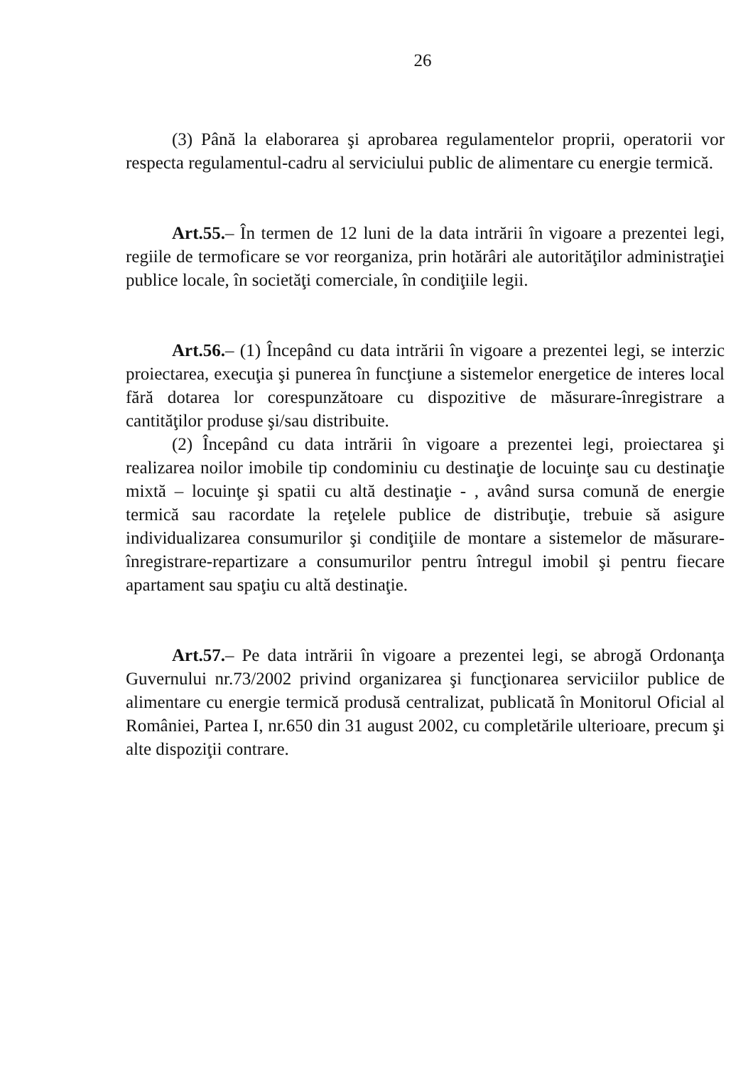26
(3) Până la elaborarea şi aprobarea regulamentelor proprii, operatorii vor respecta regulamentul-cadru al serviciului public de alimentare cu energie termică.
Art.55.– În termen de 12 luni de la data intrării în vigoare a prezentei legi, regiile de termoficare se vor reorganiza, prin hotărâri ale autorităţilor administraţiei publice locale, în societăţi comerciale, în condiţiile legii.
Art.56.– (1) Începând cu data intrării în vigoare a prezentei legi, se interzic proiectarea, execuţia şi punerea în funcţiune a sistemelor energetice de interes local fără dotarea lor corespunzătoare cu dispozitive de măsurare-înregistrare a cantităţilor produse şi/sau distribuite.
(2) Începând cu data intrării în vigoare a prezentei legi, proiectarea şi realizarea noilor imobile tip condominiu cu destinaţie de locuinţe sau cu destinaţie mixtă – locuinţe şi spatii cu altă destinaţie - , având sursa comună de energie termică sau racordate la reţelele publice de distribuţie, trebuie să asigure individualizarea consumurilor şi condiţiile de montare a sistemelor de măsurare-înregistrare-repartizare a consumurilor pentru întregul imobil şi pentru fiecare apartament sau spaţiu cu altă destinaţie.
Art.57.– Pe data intrării în vigoare a prezentei legi, se abrogă Ordonanţa Guvernului nr.73/2002 privind organizarea şi funcţionarea serviciilor publice de alimentare cu energie termică produsă centralizat, publicată în Monitorul Oficial al României, Partea I, nr.650 din 31 august 2002, cu completările ulterioare, precum şi alte dispoziţii contrare.